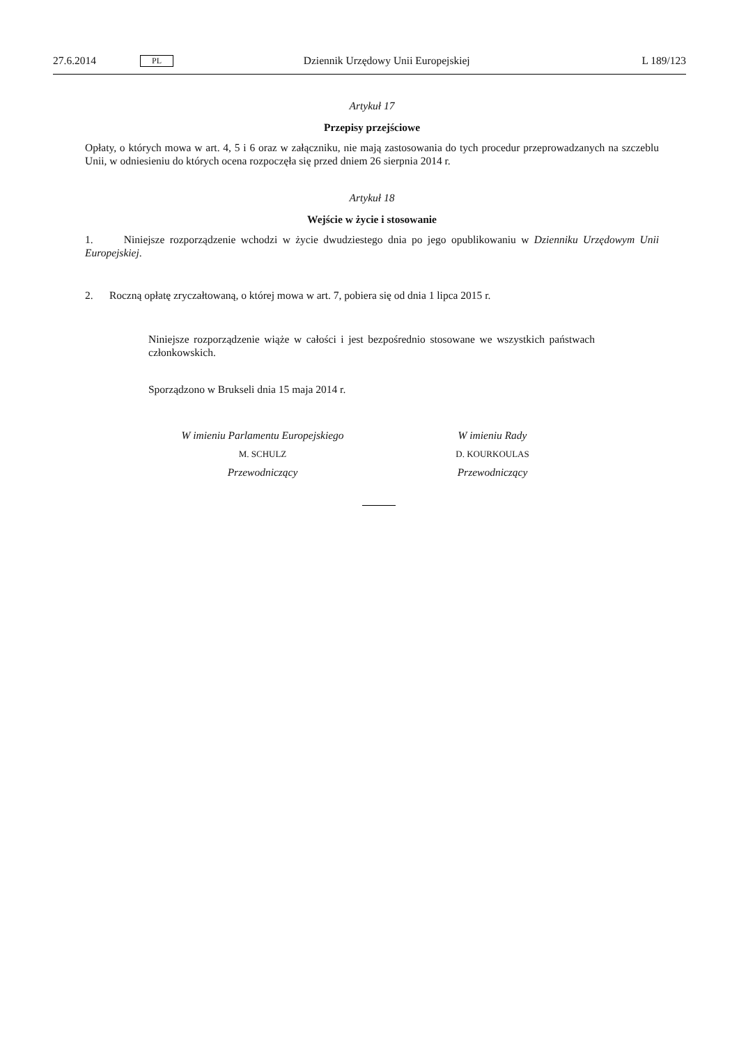27.6.2014 PL Dziennik Urzędowy Unii Europejskiej L 189/123
Artykuł 17
Przepisy przejściowe
Opłaty, o których mowa w art. 4, 5 i 6 oraz w załączniku, nie mają zastosowania do tych procedur przeprowadzanych na szczeblu Unii, w odniesieniu do których ocena rozpoczęła się przed dniem 26 sierpnia 2014 r.
Artykuł 18
Wejście w życie i stosowanie
1. Niniejsze rozporządzenie wchodzi w życie dwudziestego dnia po jego opublikowaniu w Dzienniku Urzędowym Unii Europejskiej.
2. Roczną opłatę zryczałtowaną, o której mowa w art. 7, pobiera się od dnia 1 lipca 2015 r.
Niniejsze rozporządzenie wiąże w całości i jest bezpośrednio stosowane we wszystkich państwach członkowskich.
Sporządzono w Brukseli dnia 15 maja 2014 r.
W imieniu Parlamentu Europejskiego
M. SCHULZ
Przewodniczący
W imieniu Rady
D. KOURKOULAS
Przewodniczący